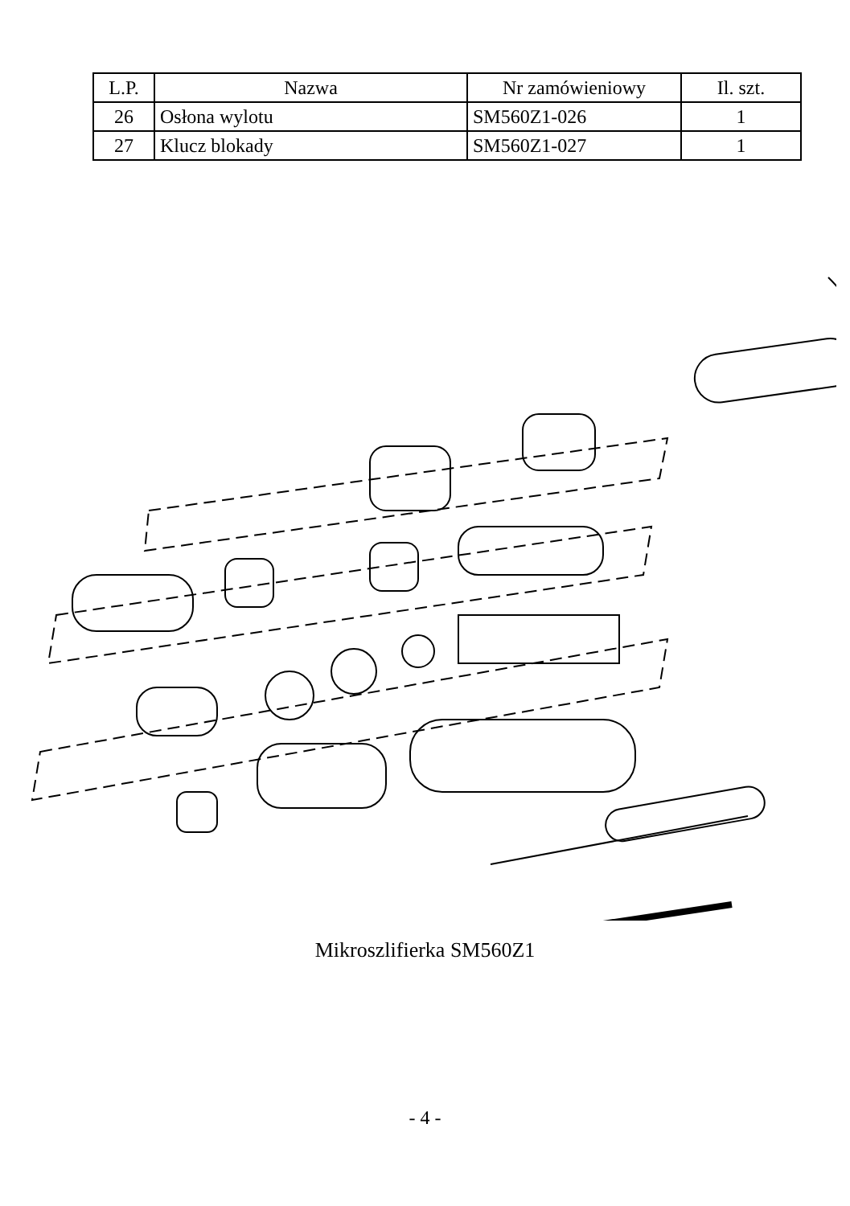| L.P. | Nazwa | Nr zamówieniowy | Il. szt. |
| --- | --- | --- | --- |
| 26 | Osłona wylotu | SM560Z1-026 | 1 |
| 27 | Klucz blokady | SM560Z1-027 | 1 |
Mikroszlifierka SM560Z1
- 4 -